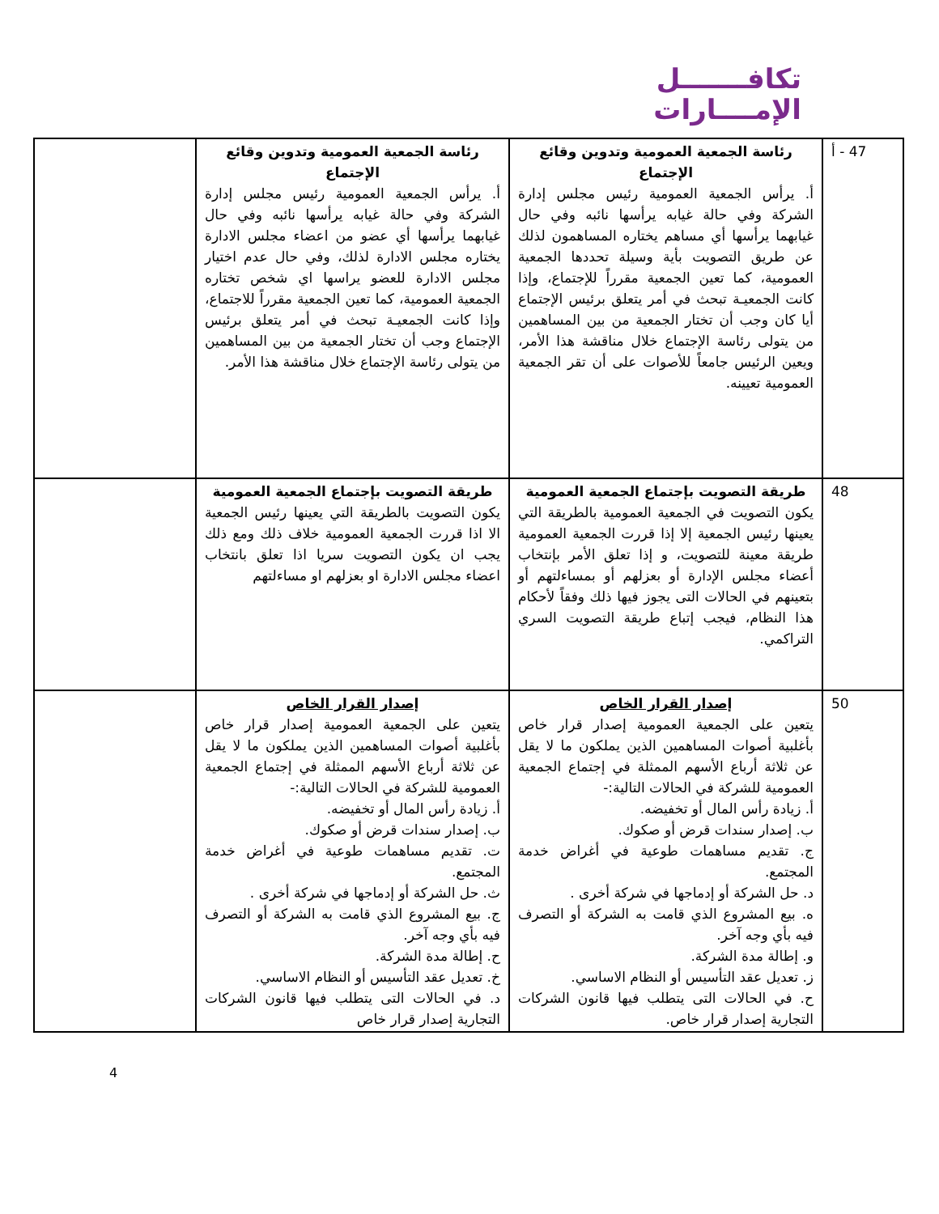تكافـــــــل
الإمــــارات
| 47 - أ | رئاسة الجمعية العمومية وتدوين وقائع الإجتماع أ. يرأس الجمعية العمومية رئيس مجلس إدارة الشركة وفي حالة غيابه يرأسها نائبه وفي حال غيابهما يرأسها أي مساهم يختاره المساهمون لذلك عن طريق التصويت بأية وسيلة تحددها الجمعية العمومية، كما تعين الجمعية مقرراً للإجتماع، وإذا كانت الجمعيـة تبحث في أمر يتعلق برئيس الإجتماع أيا كان وجب أن تختار الجمعية من بين المساهمين من يتولى رئاسة الإجتماع خلال مناقشة هذا الأمر، ويعين الرئيس جامعاً للأصوات على أن تقر الجمعية العمومية تعيينه. | رئاسة الجمعية العمومية وتدوين وقائع الإجتماع أ. يرأس الجمعية العمومية رئيس مجلس إدارة الشركة وفي حالة غيابه يرأسها نائبه وفي حال غيابهما يرأسها أي عضو من اعضاء مجلس الادارة يختاره مجلس الادارة لذلك، وفي حال عدم اختيار مجلس الادارة للعضو يراسها اي شخص تختاره الجمعية العمومية، كما تعين الجمعية مقرراً للاجتماع، وإذا كانت الجمعيـة تبحث في أمر يتعلق برئيس الإجتماع وجب أن تختار الجمعية من بين المساهمين من يتولى رئاسة الإجتماع خلال مناقشة هذا الأمر. | |
| 48 | طريقة التصويت بإجتماع الجمعية العمومية يكون التصويت في الجمعية العمومية بالطريقة التي يعينها رئيس الجمعية إلا إذا قررت الجمعية العمومية طريقة معينة للتصويت، و إذا تعلق الأمر بإنتخاب أعضاء مجلس الإدارة أو بعزلهم أو بمساءلتهم أو بتعينهم في الحالات التى يجوز فيها ذلك وفقاً لأحكام هذا النظام، فيجب إتباع طريقة التصويت السري التراكمي. | طريقة التصويت بإجتماع الجمعية العمومية يكون التصويت بالطريقة التي يعينها رئيس الجمعية الا اذا قررت الجمعية العمومية خلاف ذلك ومع ذلك يجب ان يكون التصويت سريا اذا تعلق بانتخاب اعضاء مجلس الادارة او بعزلهم او مساءلتهم | |
| 50 | إصدار القرار الخاص يتعين على الجمعية العمومية إصدار قرار خاص بأغلبية أصوات المساهمين الذين يملكون ما لا يقل عن ثلاثة أرباع الأسهم الممثلة في إجتماع الجمعية العمومية للشركة في الحالات التالية:- أ. زيادة رأس المال أو تخفيضه. ب. إصدار سندات قرض أو صكوك. ج. تقديم مساهمات طوعية في أغراض خدمة المجتمع. د. حل الشركة أو إدماجها في شركة أخرى . ه. بيع المشروع الذي قامت به الشركة أو التصرف فيه بأي وجه آخر. و. إطالة مدة الشركة. ز. تعديل عقد التأسيس أو النظام الاساسي. ح. في الحالات التى يتطلب فيها قانون الشركات التجارية إصدار قرار خاص. | إصدار القرار الخاص يتعين على الجمعية العمومية إصدار قرار خاص بأغلبية أصوات المساهمين الذين يملكون ما لا يقل عن ثلاثة أرباع الأسهم الممثلة في إجتماع الجمعية العمومية للشركة في الحالات التالية:- أ. زيادة رأس المال أو تخفيضه. ب. إصدار سندات قرض أو صكوك. ت. تقديم مساهمات طوعية في أغراض خدمة المجتمع. ث. حل الشركة أو إدماجها في شركة أخرى . ج. بيع المشروع الذي قامت به الشركة أو التصرف فيه بأي وجه آخر. ح. إطالة مدة الشركة. خ. تعديل عقد التأسيس أو النظام الاساسي. د. في الحالات التى يتطلب فيها قانون الشركات التجارية إصدار قرار خاص | |
4